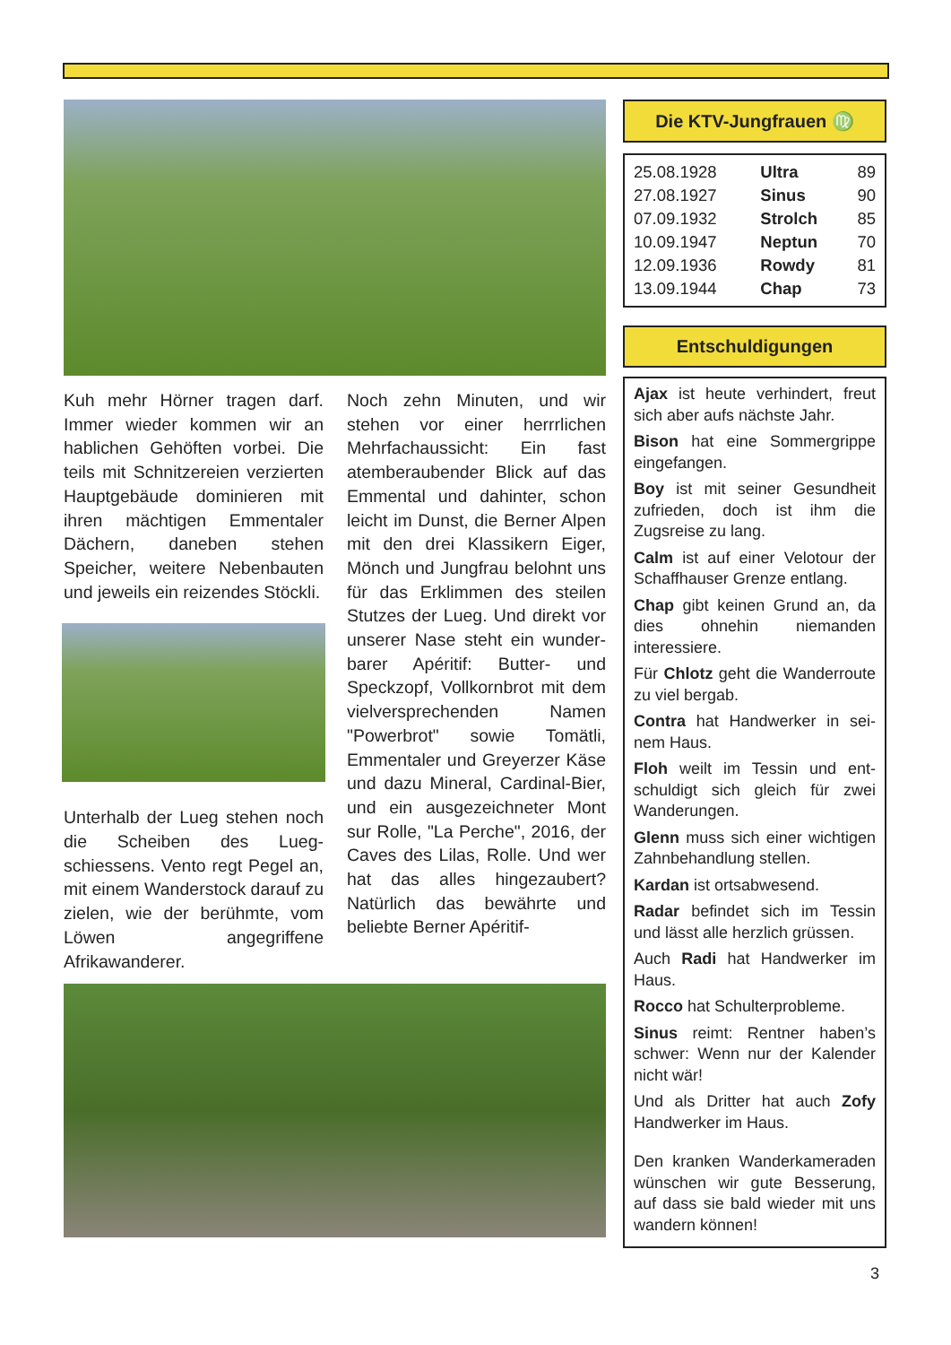Kuh mehr Hörner tragen darf. Immer wieder kommen wir an hablichen Gehöften vorbei. Die teils mit Schnitzereien verzierten Hauptgebäude do­minieren mit ihren mächtigen Emmentaler Dächern, da­neben stehen Speicher, wei­tere Nebenbauten und jeweils ein reizendes Stöckli.
Unterhalb der Lueg stehen noch die Scheiben des Lueg­schiessens. Vento regt Pegel an, mit einem Wanderstock darauf zu zielen, wie der be­rühmte, vom Löwen angegrif­fene Afrikawanderer.
Noch zehn Minuten, und wir stehen vor einer herrrlichen Mehrfachaussicht: Ein fast atemberaubender Blick auf das Emmental und dahinter, schon leicht im Dunst, die Berner Alpen mit den drei Klassikern Eiger, Mönch und Jungfrau belohnt uns für das Erklimmen des steilen Stutzes der Lueg. Und direkt vor un­serer Nase steht ein wunder­barer Apéritif: Butter- und Speckzopf, Vollkornbrot mit dem vielversprechenden Na­men "Powerbrot" sowie To­mätli, Emmentaler und Greyerzer Käse und dazu Mi­neral, Cardinal-Bier, und ein ausgezeichneter Mont sur Rolle, "La Perche", 2016, der Caves des Lilas, Rolle. Und wer hat das alles hingezau­bert? Natürlich das bewährte und beliebte Berner Apéritif-
Die KTV-Jungfrauen ♍
| 25.08.1928 | Ultra | 89 |
| 27.08.1927 | Sinus | 90 |
| 07.09.1932 | Strolch | 85 |
| 10.09.1947 | Neptun | 70 |
| 12.09.1936 | Rowdy | 81 |
| 13.09.1944 | Chap | 73 |
Entschuldigungen
Ajax ist heute verhindert, freut sich aber aufs nächste Jahr.
Bison hat eine Sommergrippe eingefangen.
Boy ist mit seiner Gesundheit zufrieden, doch ist ihm die Zugsreise zu lang.
Calm ist auf einer Velotour der Schaffhauser Grenze entlang.
Chap gibt keinen Grund an, da dies ohnehin niemanden interessiere.
Für Chlotz geht die Wander­route zu viel bergab.
Contra hat Handwerker in sei­nem Haus.
Floh weilt im Tessin und ent­schuldigt sich gleich für zwei Wanderungen.
Glenn muss sich einer wichti­gen Zahnbehandlung stellen.
Kardan ist ortsabwesend.
Radar befindet sich im Tessin und lässt alle herzlich grüs­sen.
Auch Radi hat Handwerker im Haus.
Rocco hat Schulterprobleme.
Sinus reimt: Rentner haben’s schwer: Wenn nur der Kalen­der nicht wär!
Und als Dritter hat auch Zofy Handwerker im Haus.
Den kranken Wanderkamera­den wünschen wir gute Besse­rung, auf dass sie bald wieder mit uns wandern können!
3